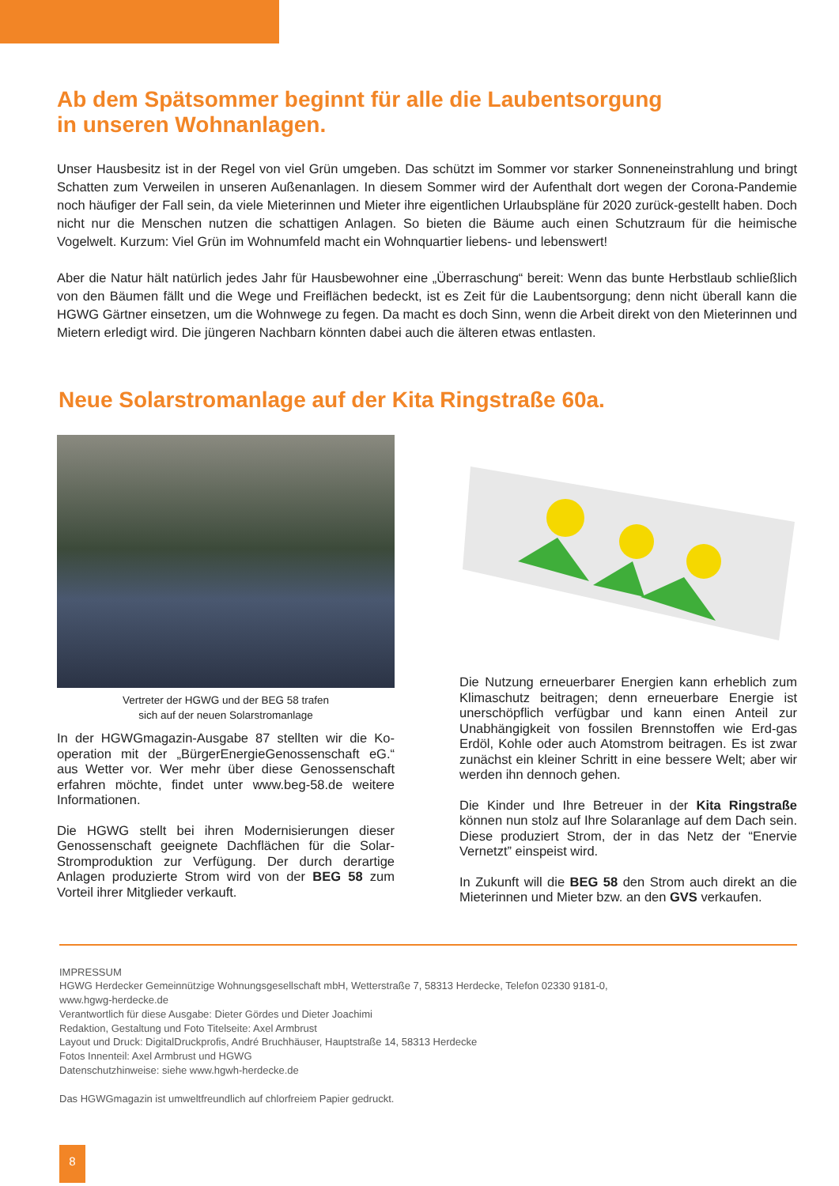Ab dem Spätsommer beginnt für alle die Laubentsorgung
in unseren Wohnanlagen.
Unser Hausbesitz ist in der Regel von viel Grün umgeben. Das schützt im Sommer vor starker Sonneneinstrahlung und bringt Schatten zum Verweilen in unseren Außenanlagen. In diesem Sommer wird der Aufenthalt dort wegen der Corona-Pandemie noch häufiger der Fall sein, da viele Mieterinnen und Mieter ihre eigentlichen Urlaubspläne für 2020 zurück-gestellt haben. Doch nicht nur die Menschen nutzen die schattigen Anlagen. So bieten die Bäume auch einen Schutzraum für die heimische Vogelwelt. Kurzum: Viel Grün im Wohnumfeld macht ein Wohnquartier liebens- und lebenswert!
Aber die Natur hält natürlich jedes Jahr für Hausbewohner eine „Überraschung“ bereit: Wenn das bunte Herbstlaub schließlich von den Bäumen fällt und die Wege und Freiflächen bedeckt, ist es Zeit für die Laubentsorgung; denn nicht überall kann die HGWG Gärtner einsetzen, um die Wohnwege zu fegen. Da macht es doch Sinn, wenn die Arbeit direkt von den Mieterinnen und Mietern erledigt wird. Die jüngeren Nachbarn könnten dabei auch die älteren etwas entlasten.
Neue Solarstromanlage auf der Kita Ringstraße 60a.
Vertreter der HGWG und der BEG 58 trafen
sich auf der neuen Solarstromanlage
In der HGWGmagazin-Ausgabe 87 stellten wir die Ko-operation mit der „BürgerEnergieGenossenschaft eG.“ aus Wetter vor. Wer mehr über diese Genossenschaft erfahren möchte, findet unter www.beg-58.de weitere Informationen.
Die HGWG stellt bei ihren Modernisierungen dieser Genossenschaft geeignete Dachflächen für die Solar-Stromproduktion zur Verfügung. Der durch derartige Anlagen produzierte Strom wird von der BEG 58 zum Vorteil ihrer Mitglieder verkauft.
Die Nutzung erneuerbarer Energien kann erheblich zum Klimaschutz beitragen; denn erneuerbare Energie ist unerschöpflich verfügbar und kann einen Anteil zur Unabhängigkeit von fossilen Brennstoffen wie Erd-gas Erdöl, Kohle oder auch Atomstrom beitragen. Es ist zwar zunächst ein kleiner Schritt in eine bessere Welt; aber wir werden ihn dennoch gehen.
Die Kinder und Ihre Betreuer in der Kita Ringstraße können nun stolz auf Ihre Solaranlage auf dem Dach sein. Diese produziert Strom, der in das Netz der “Enervie Vernetzt” einspeist wird.
In Zukunft will die BEG 58 den Strom auch direkt an die Mieterinnen und Mieter bzw. an den GVS verkaufen.
IMPRESSUM
HGWG Herdecker Gemeinnützige Wohnungsgesellschaft mbH, Wetterstraße 7, 58313 Herdecke, Telefon 02330 9181-0,
www.hgwg-herdecke.de
Verantwortlich für diese Ausgabe: Dieter Gördes und Dieter Joachimi
Redaktion, Gestaltung und Foto Titelseite: Axel Armbrust
Layout und Druck: DigitalDruckprofis, André Bruchhäuser, Hauptstraße 14, 58313 Herdecke
Fotos Innenteil: Axel Armbrust und HGWG
Datenschutzhinweise: siehe www.hgwh-herdecke.de
Das HGWGmagazin ist umweltfreundlich auf chlorfreiem Papier gedruckt.
8